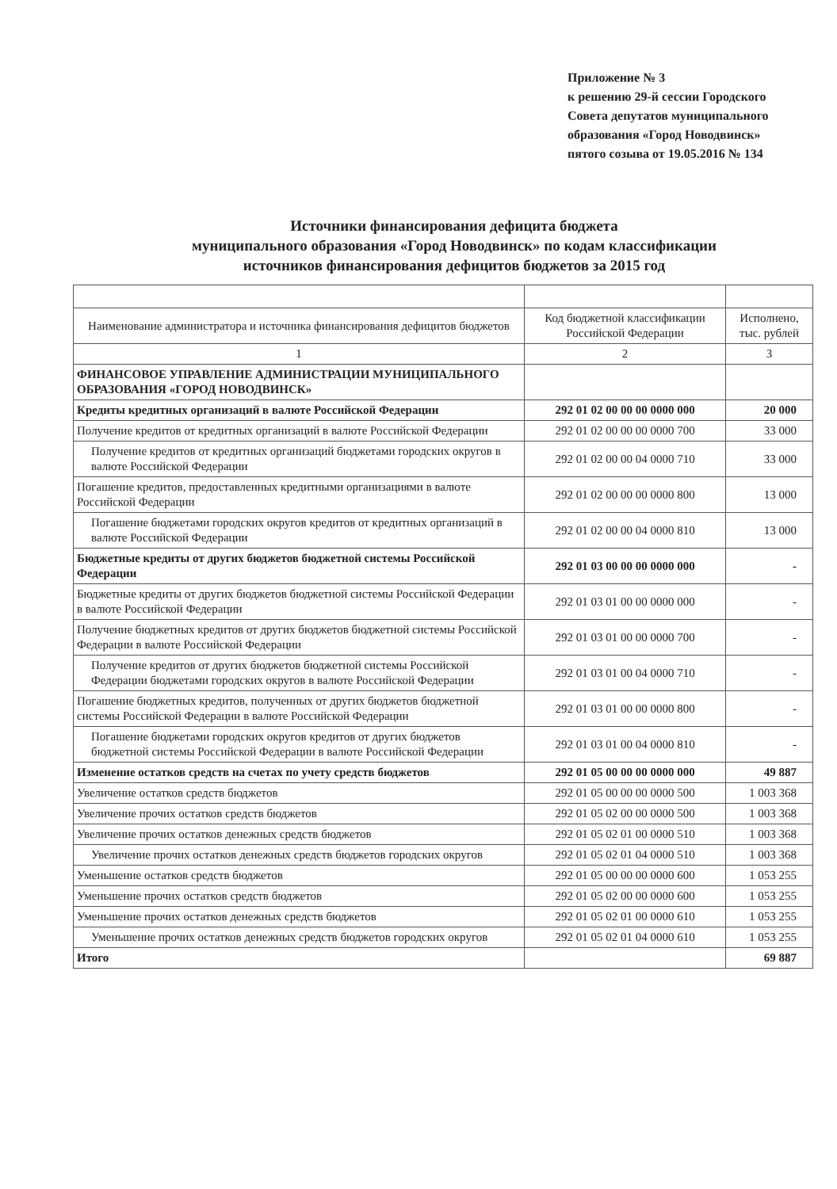Приложение № 3
к решению 29-й сессии Городского
Совета депутатов муниципального
образования «Город Новодвинск»
пятого созыва от 19.05.2016 № 134
Источники финансирования дефицита бюджета
муниципального образования «Город Новодвинск» по кодам классификации
источников финансирования дефицитов бюджетов за 2015 год
| Наименование администратора и источника финансирования дефицитов бюджетов | Код бюджетной классификации Российской Федерации | Исполнено, тыс. рублей |
| --- | --- | --- |
| 1 | 2 | 3 |
| ФИНАНСОВОЕ УПРАВЛЕНИЕ АДМИНИСТРАЦИИ МУНИЦИПАЛЬНОГО ОБРАЗОВАНИЯ «ГОРОД НОВОДВИНСК» | | |
| Кредиты кредитных организаций в валюте Российской Федерации | 292 01 02 00 00 00 0000 000 | 20 000 |
| Получение кредитов от кредитных организаций в валюте Российской Федерации | 292 01 02 00 00 00 0000 700 | 33 000 |
| Получение кредитов от кредитных организаций бюджетами городских округов в валюте Российской Федерации | 292 01 02 00 00 04 0000 710 | 33 000 |
| Погашение кредитов, предоставленных кредитными организациями в валюте Российской Федерации | 292 01 02 00 00 00 0000 800 | 13 000 |
| Погашение бюджетами городских округов кредитов от кредитных организаций в валюте Российской Федерации | 292 01 02 00 00 04 0000 810 | 13 000 |
| Бюджетные кредиты от других бюджетов бюджетной системы Российской Федерации | 292 01 03 00 00 00 0000 000 | - |
| Бюджетные кредиты от других бюджетов бюджетной системы Российской Федерации в валюте Российской Федерации | 292 01 03 01 00 00 0000 000 | - |
| Получение бюджетных кредитов от других бюджетов бюджетной системы Российской Федерации в валюте Российской Федерации | 292 01 03 01 00 00 0000 700 | - |
| Получение кредитов от других бюджетов бюджетной системы Российской Федерации бюджетами городских округов в валюте Российской Федерации | 292 01 03 01 00 04 0000 710 | - |
| Погашение бюджетных кредитов, полученных от других бюджетов бюджетной системы Российской Федерации в валюте Российской Федерации | 292 01 03 01 00 00 0000 800 | - |
| Погашение бюджетами городских округов кредитов от других бюджетов бюджетной системы Российской Федерации в валюте Российской Федерации | 292 01 03 01 00 04 0000 810 | - |
| Изменение остатков средств на счетах по учету средств бюджетов | 292 01 05 00 00 00 0000 000 | 49 887 |
| Увеличение остатков средств бюджетов | 292 01 05 00 00 00 0000 500 | 1 003 368 |
| Увеличение прочих остатков средств бюджетов | 292 01 05 02 00 00 0000 500 | 1 003 368 |
| Увеличение прочих остатков денежных средств бюджетов | 292 01 05 02 01 00 0000 510 | 1 003 368 |
| Увеличение прочих остатков денежных средств бюджетов городских округов | 292 01 05 02 01 04 0000 510 | 1 003 368 |
| Уменьшение остатков средств бюджетов | 292 01 05 00 00 00 0000 600 | 1 053 255 |
| Уменьшение прочих остатков средств бюджетов | 292 01 05 02 00 00 0000 600 | 1 053 255 |
| Уменьшение прочих остатков денежных средств бюджетов | 292 01 05 02 01 00 0000 610 | 1 053 255 |
| Уменьшение прочих остатков денежных средств бюджетов городских округов | 292 01 05 02 01 04 0000 610 | 1 053 255 |
| Итого | | 69 887 |